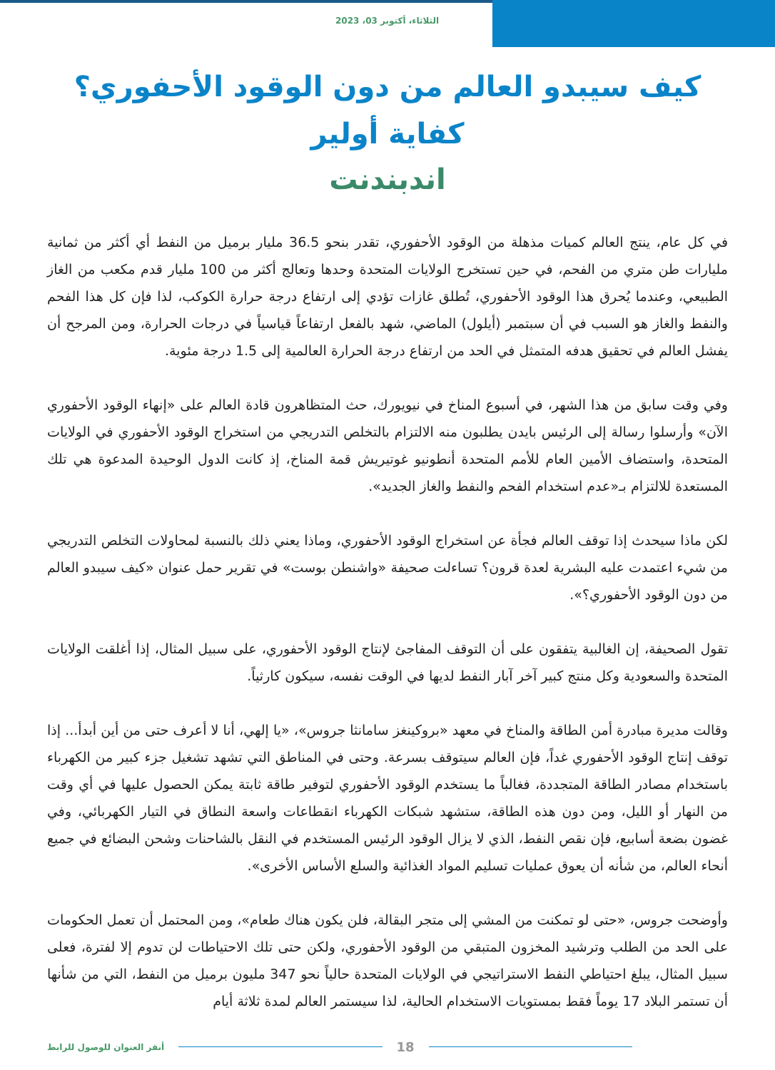الثلاثاء، أكتوبر 03، 2023
كيف سيبدو العالم من دون الوقود الأحفوري؟
كفاية أولير
اندبندنت
في كل عام، ينتج العالم كميات مذهلة من الوقود الأحفوري، تقدر بنحو 36.5 مليار برميل من النفط أي أكثر من ثمانية مليارات طن متري من الفحم، في حين تستخرج الولايات المتحدة وحدها وتعالج أكثر من 100 مليار قدم مكعب من الغاز الطبيعي، وعندما يُحرق هذا الوقود الأحفوري، تُطلق غازات تؤدي إلى ارتفاع درجة حرارة الكوكب، لذا فإن كل هذا الفحم والنفط والغاز هو السبب في أن سبتمبر (أيلول) الماضي، شهد بالفعل ارتفاعاً قياسياً في درجات الحرارة، ومن المرجح أن يفشل العالم في تحقيق هدفه المتمثل في الحد من ارتفاع درجة الحرارة العالمية إلى 1.5 درجة مئوية.
وفي وقت سابق من هذا الشهر، في أسبوع المناخ في نيويورك، حث المتظاهرون قادة العالم على «إنهاء الوقود الأحفوري الآن» وأرسلوا رسالة إلى الرئيس بايدن يطلبون منه الالتزام بالتخلص التدريجي من استخراج الوقود الأحفوري في الولايات المتحدة، واستضاف الأمين العام للأمم المتحدة أنطونيو غوتيريش قمة المناخ، إذ كانت الدول الوحيدة المدعوة هي تلك المستعدة للالتزام بـ«عدم استخدام الفحم والنفط والغاز الجديد».
لكن ماذا سيحدث إذا توقف العالم فجأة عن استخراج الوقود الأحفوري، وماذا يعني ذلك بالنسبة لمحاولات التخلص التدريجي من شيء اعتمدت عليه البشرية لعدة قرون؟ تساءلت صحيفة «واشنطن بوست» في تقرير حمل عنوان «كيف سيبدو العالم من دون الوقود الأحفوري؟».
تقول الصحيفة، إن الغالبية يتفقون على أن التوقف المفاجئ لإنتاج الوقود الأحفوري، على سبيل المثال، إذا أغلقت الولايات المتحدة والسعودية وكل منتج كبير آخر آبار النفط لديها في الوقت نفسه، سيكون كارثياً.
وقالت مديرة مبادرة أمن الطاقة والمناخ في معهد «بروكينغز سامانثا جروس»، «يا إلهي، أنا لا أعرف حتى من أين أبدأ... إذا توقف إنتاج الوقود الأحفوري غداً، فإن العالم سيتوقف بسرعة. وحتى في المناطق التي تشهد تشغيل جزء كبير من الكهرباء باستخدام مصادر الطاقة المتجددة، فغالباً ما يستخدم الوقود الأحفوري لتوفير طاقة ثابتة يمكن الحصول عليها في أي وقت من النهار أو الليل، ومن دون هذه الطاقة، ستشهد شبكات الكهرباء انقطاعات واسعة النطاق في التيار الكهربائي، وفي غضون بضعة أسابيع، فإن نقص النفط، الذي لا يزال الوقود الرئيس المستخدم في النقل بالشاحنات وشحن البضائع في جميع أنحاء العالم، من شأنه أن يعوق عمليات تسليم المواد الغذائية والسلع الأساس الأخرى».
وأوضحت جروس، «حتى لو تمكنت من المشي إلى متجر البقالة، فلن يكون هناك طعام»، ومن المحتمل أن تعمل الحكومات على الحد من الطلب وترشيد المخزون المتبقي من الوقود الأحفوري، ولكن حتى تلك الاحتياطات لن تدوم إلا لفترة، فعلى سبيل المثال، يبلغ احتياطي النفط الاستراتيجي في الولايات المتحدة حالياً نحو 347 مليون برميل من النفط، التي من شأنها أن تستمر البلاد 17 يوماً فقط بمستويات الاستخدام الحالية، لذا سيستمر العالم لمدة ثلاثة أيام
18
أنقر العنوان للوصول للرابط